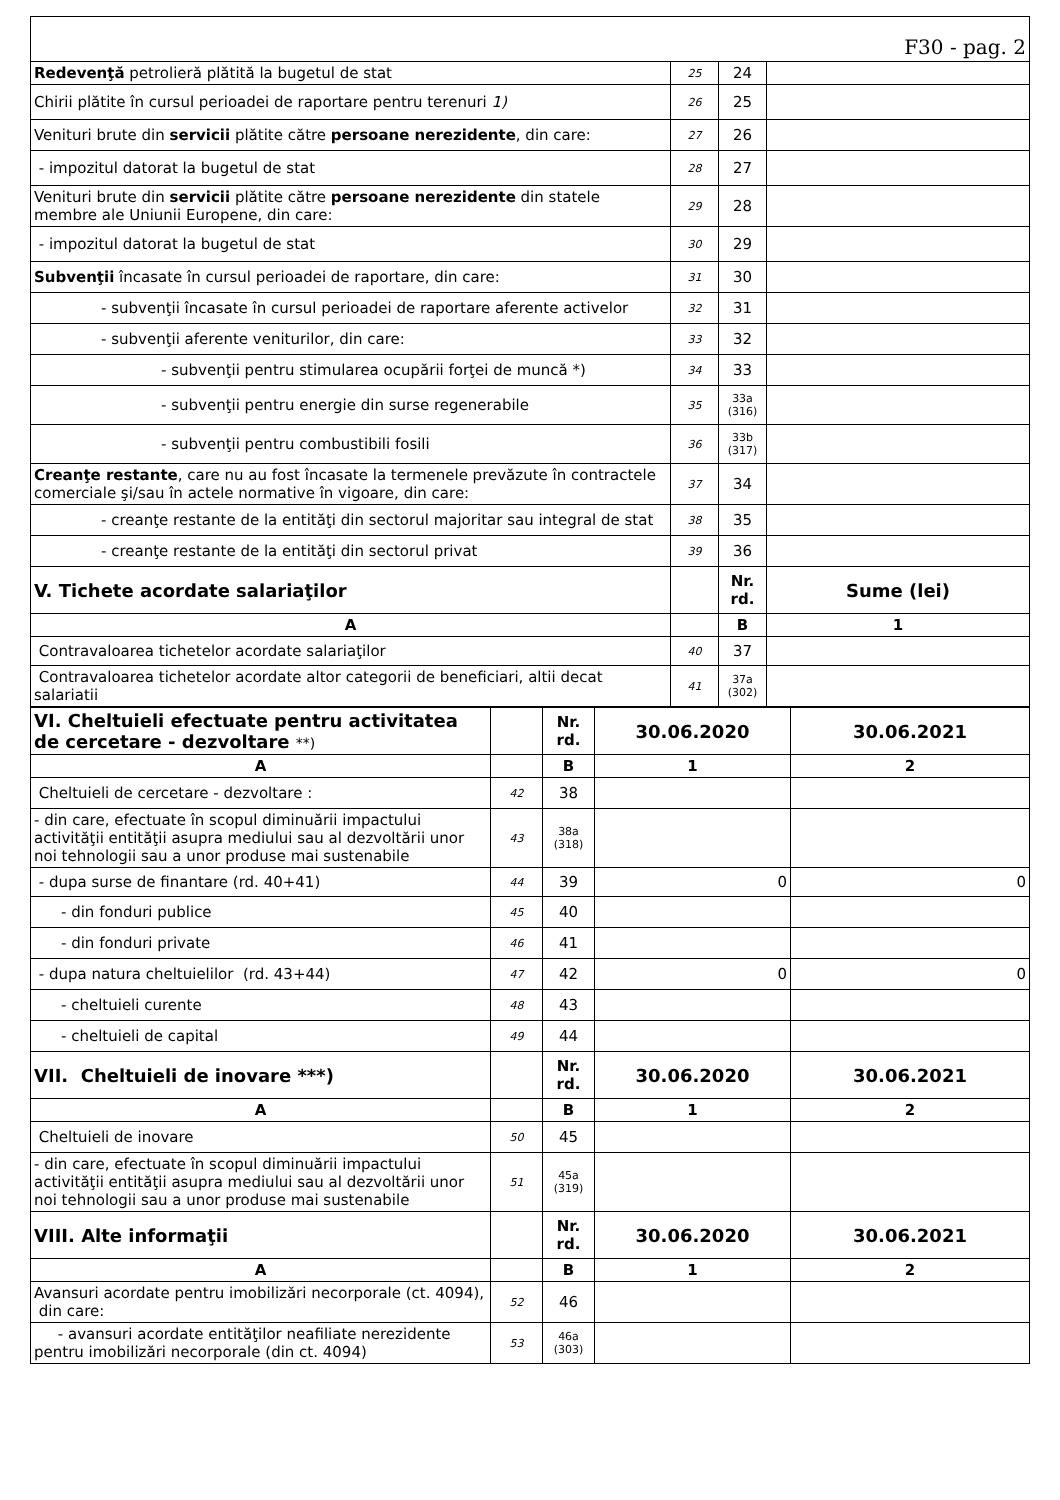| F30 - pag. 2 | | | |
| Redevenţă petrolieră plătită la bugetul de stat | 25 | 24 | |
| Chirii plătite în cursul perioadei de raportare pentru terenuri 1) | 26 | 25 | |
| Venituri brute din servicii plătite către persoane nerezidente , din care: | 27 | 26 | |
| - impozitul datorat la bugetul de stat | 28 | 27 | |
| Venituri brute din servicii plătite către persoane nerezidente din statele membre ale Uniunii Europene, din care: | 29 | 28 | |
| - impozitul datorat la bugetul de stat | 30 | 29 | |
| Subvenţii încasate în cursul perioadei de raportare, din care: | 31 | 30 | |
| - subvenţii încasate în cursul perioadei de raportare aferente activelor | 32 | 31 | |
| - subvenţii aferente veniturilor, din care: | 33 | 32 | |
| - subvenţii pentru stimularea ocupării forţei de muncă *) | 34 | 33 | |
| - subvenţii pentru energie din surse regenerabile | 35 | 33a (316) | |
| - subvenţii pentru combustibili fosili | 36 | 33b (317) | |
| Creanţe restante , care nu au fost încasate la termenele prevăzute în contractele comerciale şi/sau în actele normative în vigoare, din care: | 37 | 34 | |
| - creanţe restante de la entităţi din sectorul majoritar sau integral de stat | 38 | 35 | |
| - creanţe restante de la entităţi din sectorul privat | 39 | 36 | |
| V. Tichete acordate salariaţilor | | Nr. rd. | Sume (lei) |
| A | | B | 1 |
| Contravaloarea tichetelor acordate salariaţilor | 40 | 37 | |
| Contravaloarea tichetelor acordate altor categorii de beneficiari, altii decat salariatii | 41 | 37a (302) | |
| VI. Cheltuieli efectuate pentru activitatea de cercetare - dezvoltare **) | | Nr. rd. | 30.06.2020 | 30.06.2021 |
| A | | B | 1 | 2 |
| Cheltuieli de cercetare - dezvoltare : | 42 | 38 | | |
| - din care, efectuate în scopul diminuării impactului activităţii entităţii asupra mediului sau al dezvoltării unor noi tehnologii sau a unor produse mai sustenabile | 43 | 38a (318) | | |
| - dupa surse de finantare (rd. 40+41) | 44 | 39 | 0 | 0 |
| - din fonduri publice | 45 | 40 | | |
| - din fonduri private | 46 | 41 | | |
| - dupa natura cheltuielilor (rd. 43+44) | 47 | 42 | 0 | 0 |
| - cheltuieli curente | 48 | 43 | | |
| - cheltuieli de capital | 49 | 44 | | |
| VII. Cheltuieli de inovare ***) | | Nr. rd. | 30.06.2020 | 30.06.2021 |
| A | | B | 1 | 2 |
| Cheltuieli de inovare | 50 | 45 | | |
| - din care, efectuate în scopul diminuării impactului activităţii entităţii asupra mediului sau al dezvoltării unor noi tehnologii sau a unor produse mai sustenabile | 51 | 45a (319) | | |
| VIII. Alte informaţii | | Nr. rd. | 30.06.2020 | 30.06.2021 |
| A | | B | 1 | 2 |
| Avansuri acordate pentru imobilizări necorporale (ct. 4094), din care: | 52 | 46 | | |
| - avansuri acordate entităţilor neafiliate nerezidente pentru imobilizări necorporale (din ct. 4094) | 53 | 46a (303) | | |